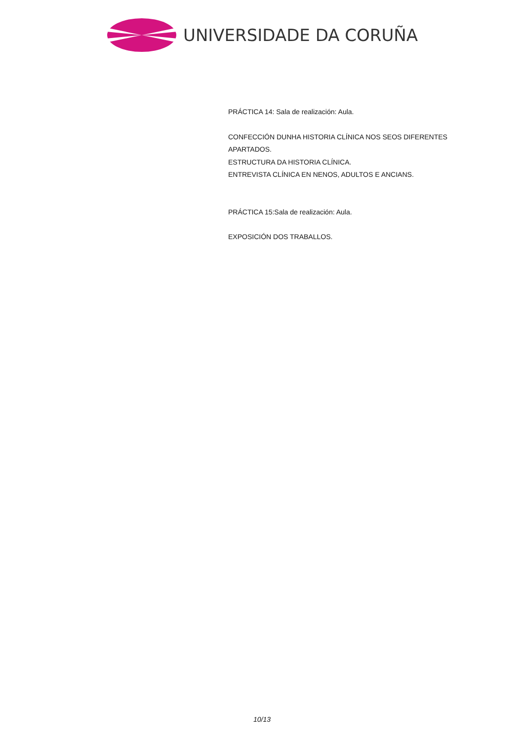UNIVERSIDADE DA CORUÑA
PRÁCTICA 14: Sala de realización: Aula.
CONFECCIÓN DUNHA HISTORIA CLÍNICA NOS SEOS DIFERENTES APARTADOS.
ESTRUCTURA DA HISTORIA CLÍNICA.
ENTREVISTA CLÍNICA EN NENOS, ADULTOS E ANCIANS.
PRÁCTICA 15:Sala de realización: Aula.
EXPOSICIÓN DOS TRABALLOS.
10/13